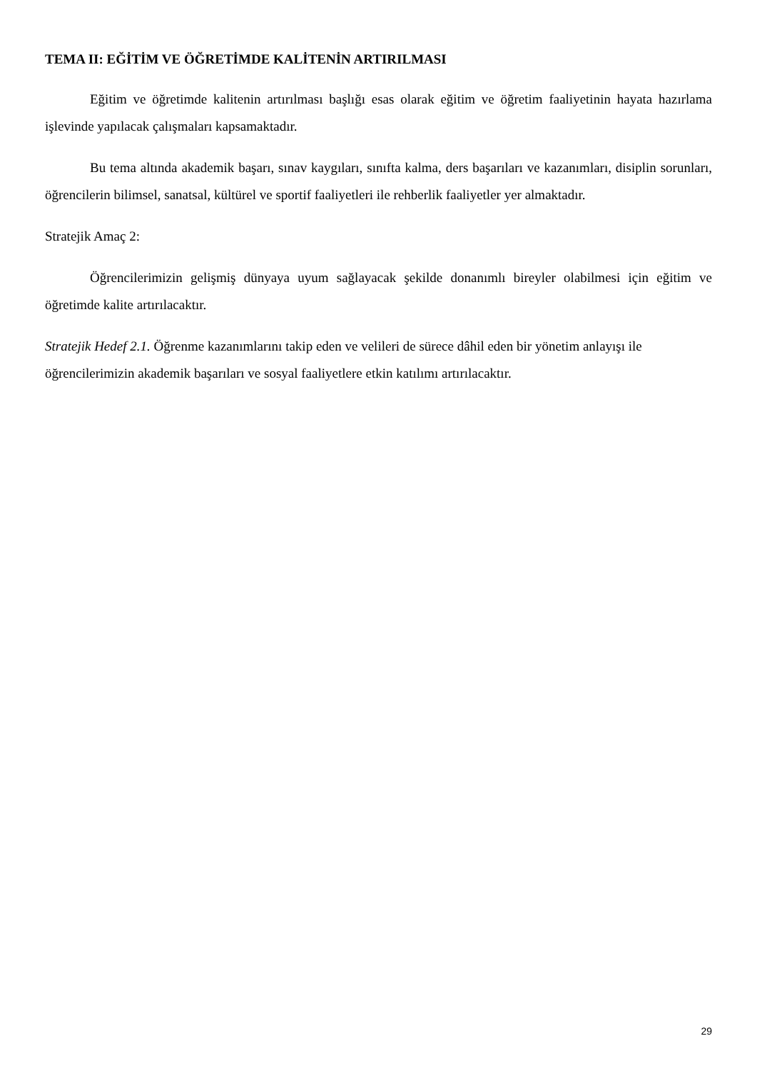TEMA II: EĞİTİM VE ÖĞRETİMDE KALİTENİN ARTIRILMASI
Eğitim ve öğretimde kalitenin artırılması başlığı esas olarak eğitim ve öğretim faaliyetinin hayata hazırlama işlevinde yapılacak çalışmaları kapsamaktadır.
Bu tema altında akademik başarı, sınav kaygıları, sınıfta kalma, ders başarıları ve kazanımları, disiplin sorunları, öğrencilerin bilimsel, sanatsal, kültürel ve sportif faaliyetleri ile rehberlik faaliyetler yer almaktadır.
Stratejik Amaç 2:
Öğrencilerimizin gelişmiş dünyaya uyum sağlayacak şekilde donanımlı bireyler olabilmesi için eğitim ve öğretimde kalite artırılacaktır.
Stratejik Hedef 2.1. Öğrenme kazanımlarını takip eden ve velileri de sürece dâhil eden bir yönetim anlayışı ile öğrencilerimizin akademik başarıları ve sosyal faaliyetlere etkin katılımı artırılacaktır.
29